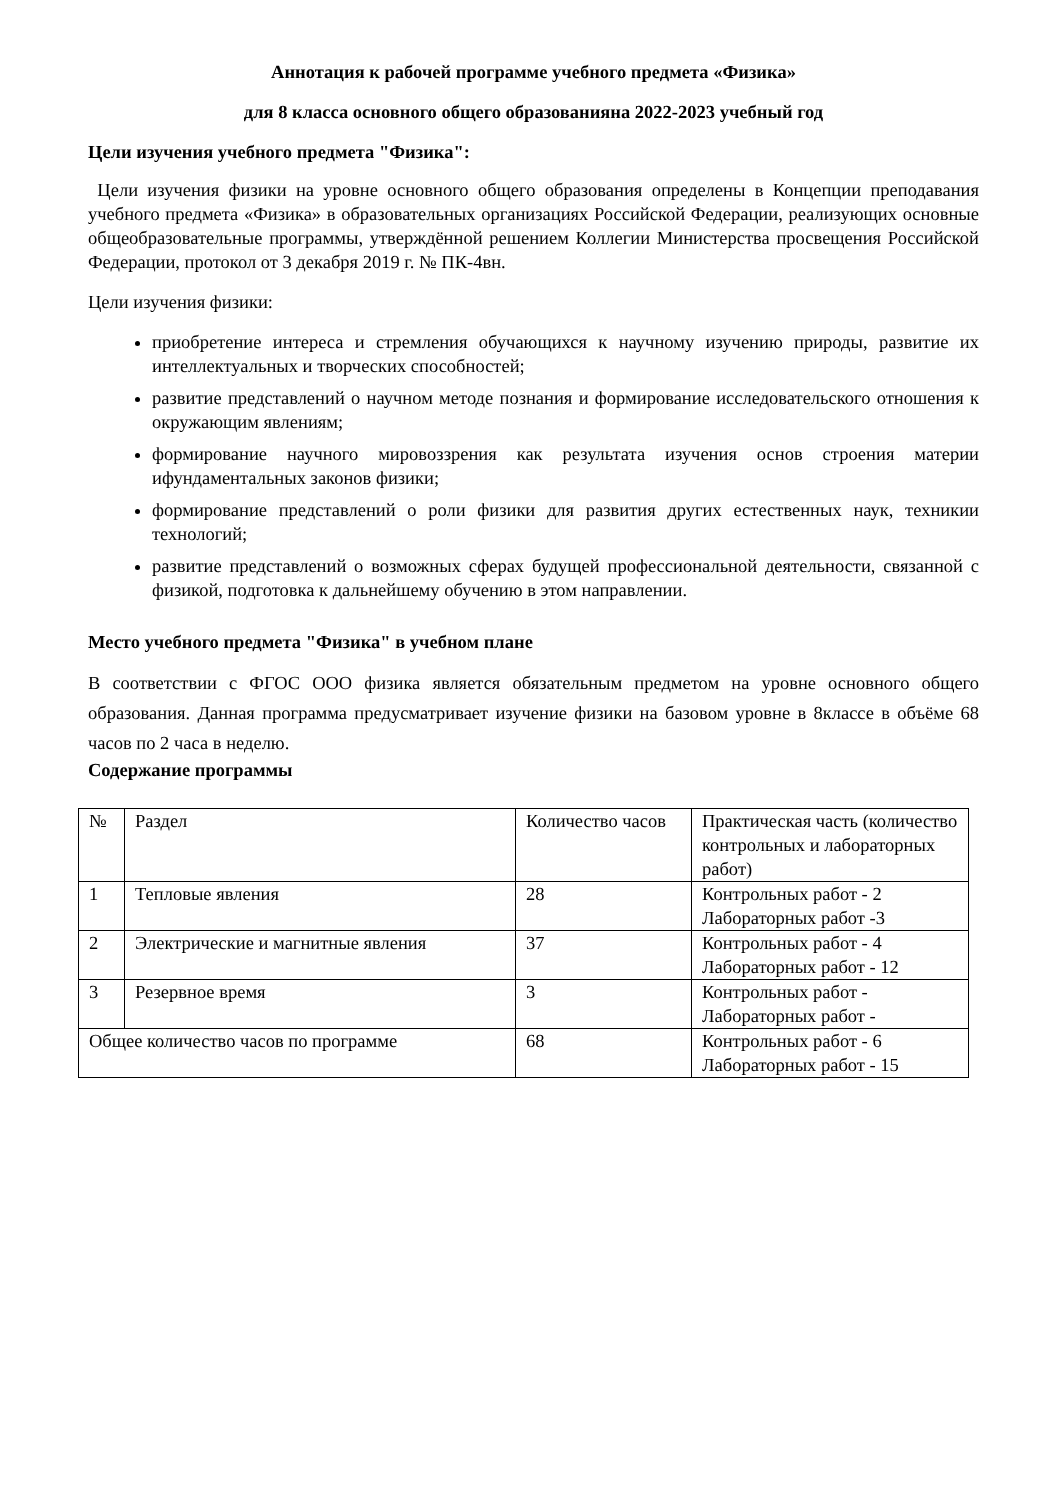Аннотация к рабочей программе учебного предмета «Физика»
для 8 класса основного общего образованияна 2022-2023 учебный год
Цели изучения учебного предмета "Физика":
Цели изучения физики на уровне основного общего образования определены в Концепции преподавания учебного предмета «Физика» в образовательных организациях Российской Федерации, реализующих основные общеобразовательные программы, утверждённой решением Коллегии Министерства просвещения Российской Федерации, протокол от 3 декабря 2019 г. № ПК-4вн.
Цели изучения физики:
приобретение интереса и стремления обучающихся к научному изучению природы, развитие их интеллектуальных и творческих способностей;
развитие представлений о научном методе познания и формирование исследовательского отношения к окружающим явлениям;
формирование научного мировоззрения как результата изучения основ строения материи ифундаментальных законов физики;
формирование представлений о роли физики для развития других естественных наук, техникии технологий;
развитие представлений о возможных сферах будущей профессиональной деятельности, связанной с физикой, подготовка к дальнейшему обучению в этом направлении.
Место учебного предмета "Физика" в учебном плане
В соответствии с ФГОС ООО физика является обязательным предметом на уровне основного общего образования. Данная программа предусматривает изучение физики на базовом уровне в 8классе в объёме 68 часов по 2 часа в неделю.
Содержание программы
| № | Раздел | Количество часов | Практическая часть (количество контрольных и лабораторных работ) |
| 1 | Тепловые явления | 28 | Контрольных работ - 2 Лабораторных работ -3 |
| 2 | Электрические и магнитные явления | 37 | Контрольных работ - 4 Лабораторных работ - 12 |
| 3 | Резервное время | 3 | Контрольных работ - Лабораторных работ - |
| Общее количество часов по программе | | 68 | Контрольных работ - 6 Лабораторных работ - 15 |